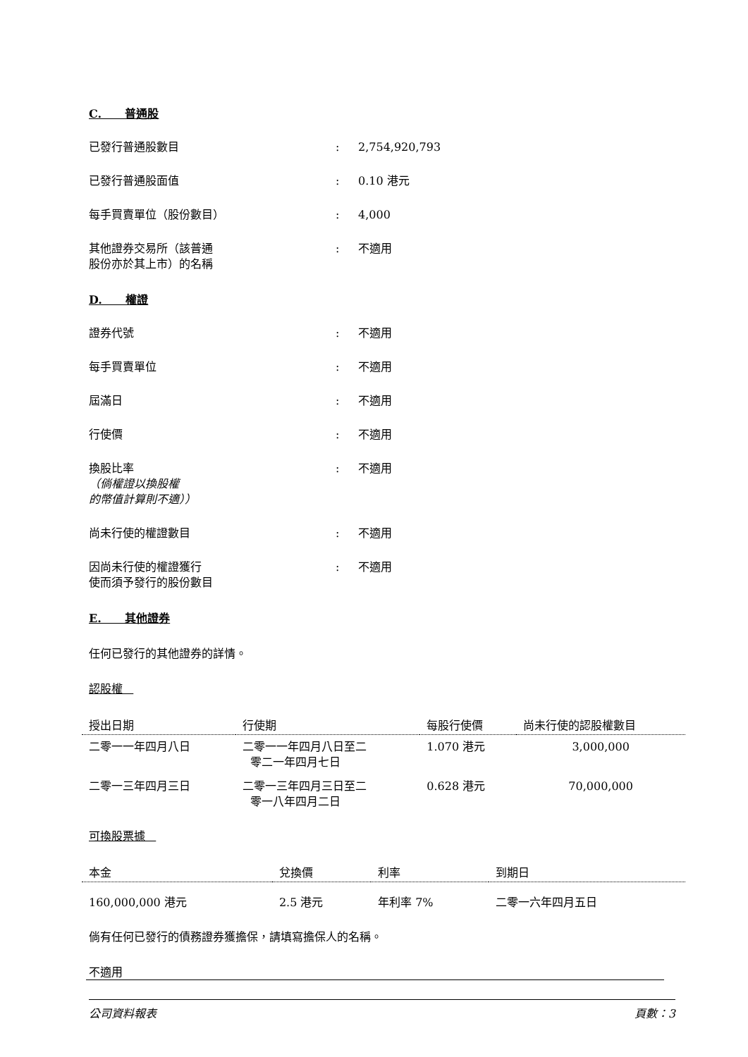C. 普通股
已發行普通股數目 : 2,754,920,793
已發行普通股面值 : 0.10 港元
每手買賣單位（股份數目） : 4,000
其他證券交易所（該普通
股份亦於其上市）的名稱
: 不適用
D. 權證
證券代號 : 不適用
每手買賣單位 : 不適用
屆滿日 : 不適用
行使價 : 不適用
換股比率
（倘權證以換股權
的幣值計算則不適））
: 不適用
尚未行使的權證數目 : 不適用
因尚未行使的權證獲行
使而須予發行的股份數目
: 不適用
E. 其他證券
任何已發行的其他證券的詳情。
認股權
| 授出日期 | 行使期 | 每股行使價 | 尚未行使的認股權數目 |
| --- | --- | --- | --- |
| 二零一一年四月八日 | 二零一一年四月八日至二 零二一年四月七日 | 1.070 港元 | 3,000,000 |
| 二零一三年四月三日 | 二零一三年四月三日至二 零一八年四月二日 | 0.628 港元 | 70,000,000 |
可換股票據
| 本金 | 兌換價 | 利率 | 到期日 |
| --- | --- | --- | --- |
| 160,000,000 港元 | 2.5 港元 | 年利率 7% | 二零一六年四月五日 |
倘有任何已發行的債務證券獲擔保，請填寫擔保人的名稱。
不適用
公司資料報表 頁數：3